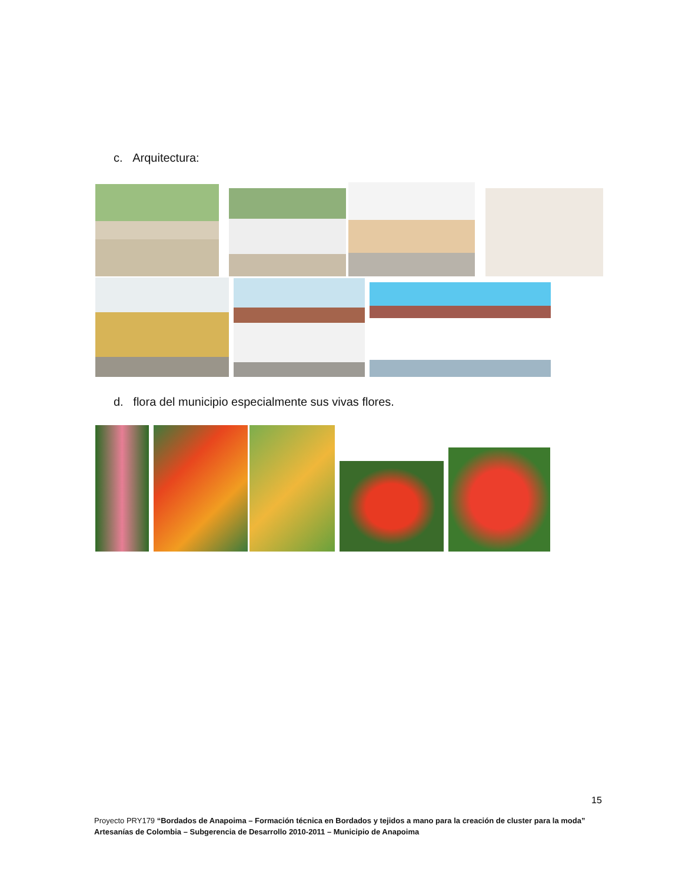c. Arquitectura:
d. flora del municipio especialmente sus vivas flores.
15
Proyecto PRY179 “Bordados de Anapoima – Formación técnica en Bordados y tejidos a mano para la creación de cluster para la moda”
Artesanías de Colombia – Subgerencia de Desarrollo 2010-2011 – Municipio de Anapoima